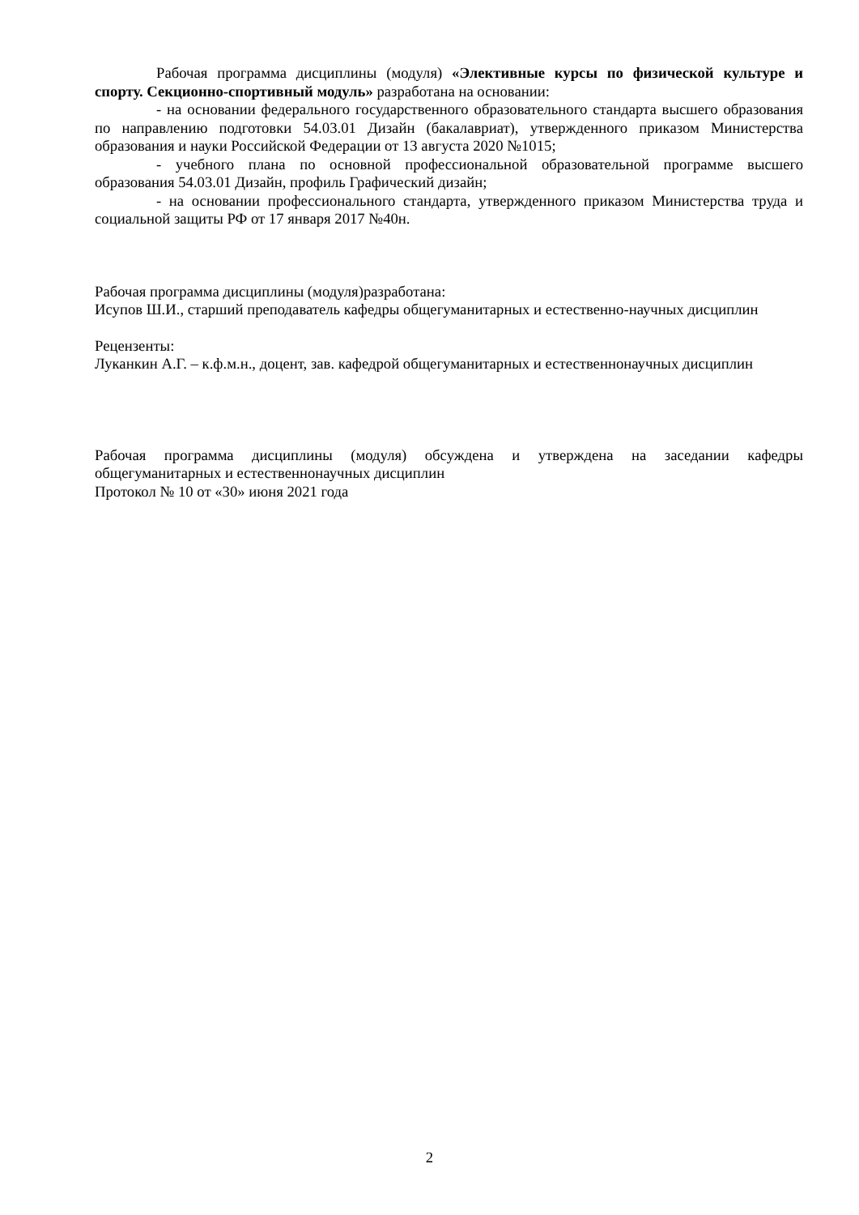Рабочая программа дисциплины (модуля) «Элективные курсы по физической культуре и спорту. Секционно-спортивный модуль» разработана на основании:
- на основании федерального государственного образовательного стандарта высшего образования по направлению подготовки 54.03.01 Дизайн (бакалавриат), утвержденного приказом Министерства образования и науки Российской Федерации от 13 августа 2020 №1015;
- учебного плана по основной профессиональной образовательной программе высшего образования 54.03.01 Дизайн, профиль Графический дизайн;
- на основании профессионального стандарта, утвержденного приказом Министерства труда и социальной защиты РФ от 17 января 2017 №40н.
Рабочая программа дисциплины (модуля)разработана:
Исупов Ш.И., старший преподаватель кафедры общегуманитарных и естественно-научных дисциплин
Рецензенты:
Луканкин А.Г. – к.ф.м.н., доцент, зав. кафедрой общегуманитарных и естественнонаучных дисциплин
Рабочая программа дисциплины (модуля) обсуждена и утверждена на заседании кафедры общегуманитарных и естественнонаучных дисциплин
Протокол № 10 от «30» июня 2021 года
2